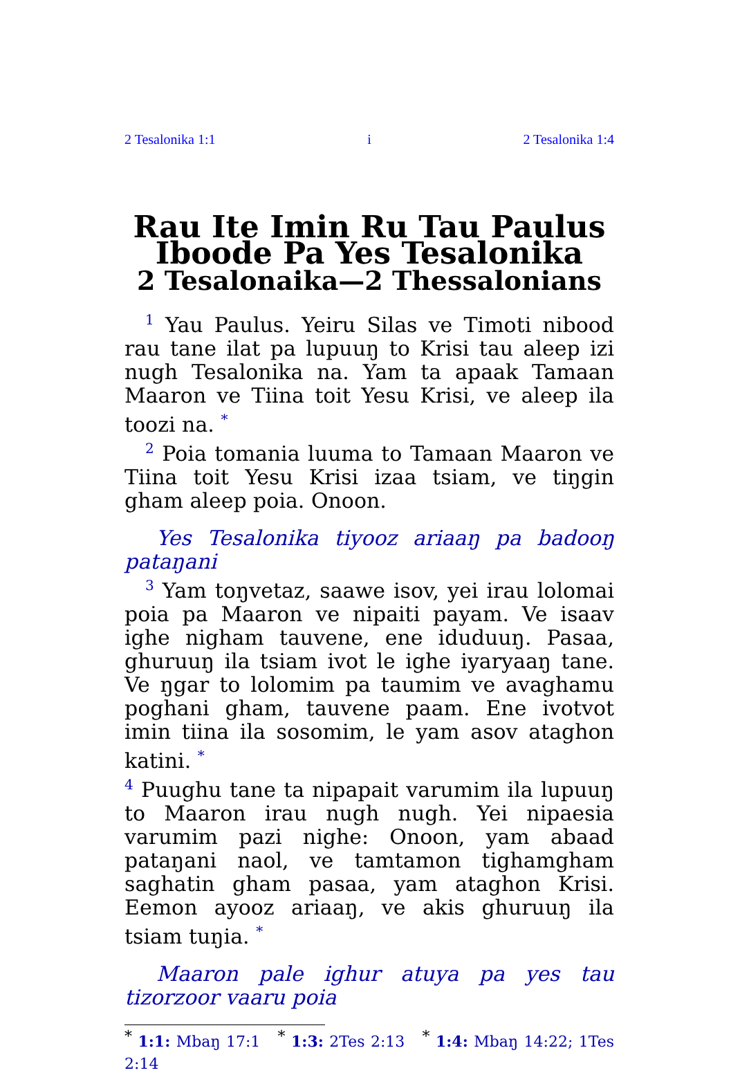2 Tesalonika 1:1 i 2 Tesalonika 1:4
Rau Ite Imin Ru Tau Paulus Iboode Pa Yes Tesalonika
2 Tesalonaika—2 Thessalonians
<sup>1</sup> Yau Paulus. Yeiru Silas ve Timoti nibood rau tane ilat pa lupuuŋ to Krisi tau aleep izi nugh Tesalonika na. Yam ta apaak Tamaan Maaron ve Tiina toit Yesu Krisi, ve aleep ila toozi na. <sup>*</sup>
<sup>2</sup> Poia tomania luuma to Tamaan Maaron ve Tiina toit Yesu Krisi izaa tsiam, ve tiŋgin gham aleep poia. Onoon.
Yes Tesalonika tiyooz ariaaŋ pa badooŋ pataŋani
<sup>3</sup> Yam toŋvetaz, saawe isov, yei irau lolomai poia pa Maaron ve nipaiti payam. Ve isaav ighe nigham tauvene, ene iduduuŋ. Pasaa, ghuruuŋ ila tsiam ivot le ighe iyaryaaŋ tane. Ve ŋgar to lolomim pa taumim ve avaghamu poghani gham, tauvene paam. Ene ivotvot imin tiina ila sosomim, le yam asov ataghon katini. <sup>*</sup>
<sup>4</sup> Puughu tane ta nipapait varumim ila lupuuŋ to Maaron irau nugh nugh. Yei nipaesia varumim pazi nighe: Onoon, yam abaad pataŋani naol, ve tamtamon tighamgham saghatin gham pasaa, yam ataghon Krisi. Eemon ayooz ariaaŋ, ve akis ghuruuŋ ila tsiam tuŋia. <sup>*</sup>
Maaron pale ighur atuya pa yes tau tizorzoor vaaru poia
<sup>*</sup> 1:1: Mbaŋ 17:1 <sup>*</sup> 1:3: 2Tes 2:13 <sup>*</sup> 1:4: Mbaŋ 14:22; 1Tes 2:14